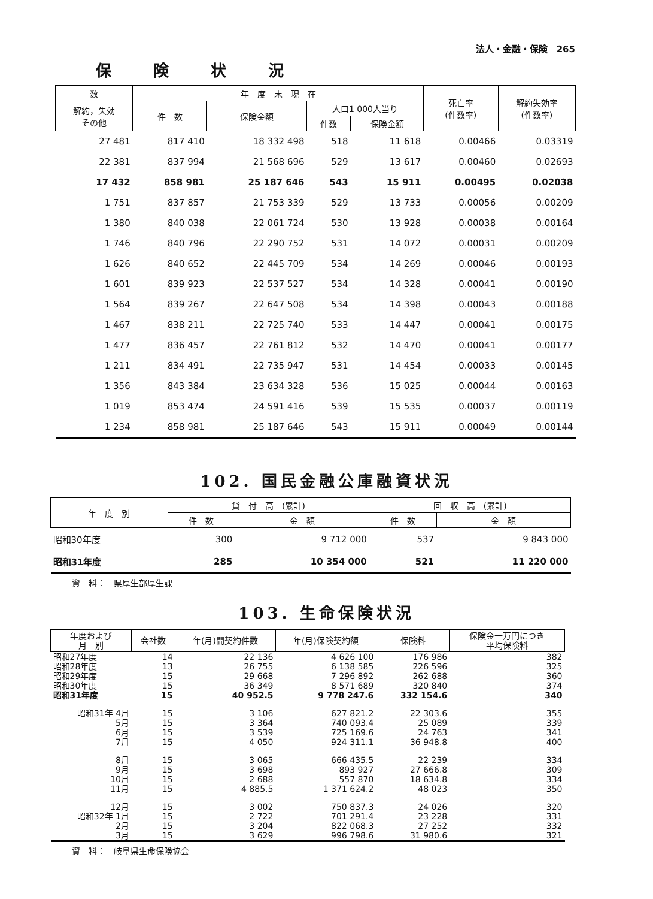法人・金融・保険　265
保険状況
| 数 | 年 度 末 現 在 | | | | 死亡率 (件数率) | 解約失効率 (件数率) |
| --- | --- | --- | --- | --- | --- | --- |
| 解約，失効 その他 | 件 数 | 保険金額 | 人口1 000人当り | | | |
| | | | 件数 | 保険金額 | | |
| 27 481 | 817 410 | 18 332 498 | 518 | 11 618 | 0.00466 | 0.03319 |
| 22 381 | 837 994 | 21 568 696 | 529 | 13 617 | 0.00460 | 0.02693 |
| 17 432 | 858 981 | 25 187 646 | 543 | 15 911 | 0.00495 | 0.02038 |
| 1 751 | 837 857 | 21 753 339 | 529 | 13 733 | 0.00056 | 0.00209 |
| 1 380 | 840 038 | 22 061 724 | 530 | 13 928 | 0.00038 | 0.00164 |
| 1 746 | 840 796 | 22 290 752 | 531 | 14 072 | 0.00031 | 0.00209 |
| 1 626 | 840 652 | 22 445 709 | 534 | 14 269 | 0.00046 | 0.00193 |
| 1 601 | 839 923 | 22 537 527 | 534 | 14 328 | 0.00041 | 0.00190 |
| 1 564 | 839 267 | 22 647 508 | 534 | 14 398 | 0.00043 | 0.00188 |
| 1 467 | 838 211 | 22 725 740 | 533 | 14 447 | 0.00041 | 0.00175 |
| 1 477 | 836 457 | 22 761 812 | 532 | 14 470 | 0.00041 | 0.00177 |
| 1 211 | 834 491 | 22 735 947 | 531 | 14 454 | 0.00033 | 0.00145 |
| 1 356 | 843 384 | 23 634 328 | 536 | 15 025 | 0.00044 | 0.00163 |
| 1 019 | 853 474 | 24 591 416 | 539 | 15 535 | 0.00037 | 0.00119 |
| 1 234 | 858 981 | 25 187 646 | 543 | 15 911 | 0.00049 | 0.00144 |
102. 国民金融公庫融資状況
| 年 度 別 | 貸 付 高 (累計) | | 回 収 高 (累計) | |
| --- | --- | --- | --- | --- |
| | 件 数 | 金 額 | 件 数 | 金 額 |
| 昭和30年度 | 300 | 9 712 000 | 537 | 9 843 000 |
| 昭和31年度 | 285 | 10 354 000 | 521 | 11 220 000 |
資　料：　県厚生部厚生課
103. 生命保険状況
| 年度および 月 別 | 会社数 | 年(月)間契約件数 | 年(月)保険契約額 | 保険料 | 保険金一万円につき 平均保険料 |
| --- | --- | --- | --- | --- | --- |
| 昭和27年度 | 14 | 22 136 | 4 626 100 | 176 986 | 382 |
| 昭和28年度 | 13 | 26 755 | 6 138 585 | 226 596 | 325 |
| 昭和29年度 | 15 | 29 668 | 7 296 892 | 262 688 | 360 |
| 昭和30年度 | 15 | 36 349 | 8 571 689 | 320 840 | 374 |
| 昭和31年度 | 15 | 40 952.5 | 9 778 247.6 | 332 154.6 | 340 |
| 昭和31年 4月 | 15 | 3 106 | 627 821.2 | 22 303.6 | 355 |
| 5月 | 15 | 3 364 | 740 093.4 | 25 089 | 339 |
| 6月 | 15 | 3 539 | 725 169.6 | 24 763 | 341 |
| 7月 | 15 | 4 050 | 924 311.1 | 36 948.8 | 400 |
| 8月 | 15 | 3 065 | 666 435.5 | 22 239 | 334 |
| 9月 | 15 | 3 698 | 893 927 | 27 666.8 | 309 |
| 10月 | 15 | 2 688 | 557 870 | 18 634.8 | 334 |
| 11月 | 15 | 4 885.5 | 1 371 624.2 | 48 023 | 350 |
| 12月 | 15 | 3 002 | 750 837.3 | 24 026 | 320 |
| 昭和32年 1月 | 15 | 2 722 | 701 291.4 | 23 228 | 331 |
| 2月 | 15 | 3 204 | 822 068.3 | 27 252 | 332 |
| 3月 | 15 | 3 629 | 996 798.6 | 31 980.6 | 321 |
資　料：　岐阜県生命保険協会